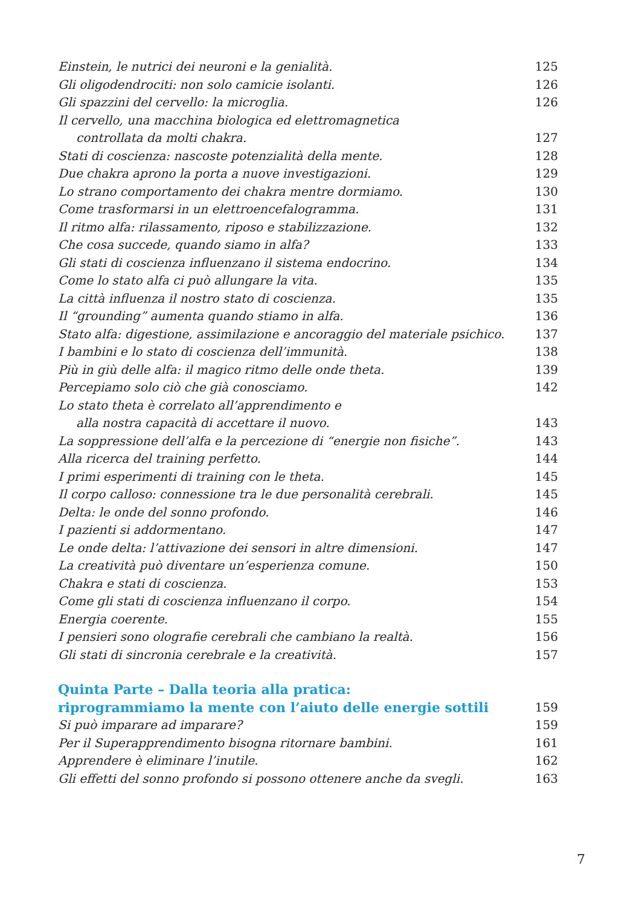Einstein, le nutrici dei neuroni e la genialità. 125
Gli oligodendrociti: non solo camicie isolanti. 126
Gli spazzini del cervello: la microglia. 126
Il cervello, una macchina biologica ed elettromagnetica
controllata da molti chakra. 127
Stati di coscienza: nascoste potenzialità della mente. 128
Due chakra aprono la porta a nuove investigazioni. 129
Lo strano comportamento dei chakra mentre dormiamo. 130
Come trasformarsi in un elettroencefalogramma. 131
Il ritmo alfa: rilassamento, riposo e stabilizzazione. 132
Che cosa succede, quando siamo in alfa? 133
Gli stati di coscienza influenzano il sistema endocrino. 134
Come lo stato alfa ci può allungare la vita. 135
La città influenza il nostro stato di coscienza. 135
Il “grounding” aumenta quando stiamo in alfa. 136
Stato alfa: digestione, assimilazione e ancoraggio del materiale psichico. 137
I bambini e lo stato di coscienza dell’immunità. 138
Più in giù delle alfa: il magico ritmo delle onde theta. 139
Percepiamo solo ciò che già conosciamo. 142
Lo stato theta è correlato all’apprendimento e
alla nostra capacità di accettare il nuovo. 143
La soppressione dell’alfa e la percezione di “energie non fisiche”. 143
Alla ricerca del training perfetto. 144
I primi esperimenti di training con le theta. 145
Il corpo calloso: connessione tra le due personalità cerebrali. 145
Delta: le onde del sonno profondo. 146
I pazienti si addormentano. 147
Le onde delta: l’attivazione dei sensori in altre dimensioni. 147
La creatività può diventare un’esperienza comune. 150
Chakra e stati di coscienza. 153
Come gli stati di coscienza influenzano il corpo. 154
Energia coerente. 155
I pensieri sono olografie cerebrali che cambiano la realtà. 156
Gli stati di sincronia cerebrale e la creatività. 157
Quinta Parte – Dalla teoria alla pratica:
riprogrammiamo la mente con l’aiuto delle energie sottili 159
Si può imparare ad imparare? 159
Per il Superapprendimento bisogna ritornare bambini. 161
Apprendere è eliminare l’inutile. 162
Gli effetti del sonno profondo si possono ottenere anche da svegli. 163
7